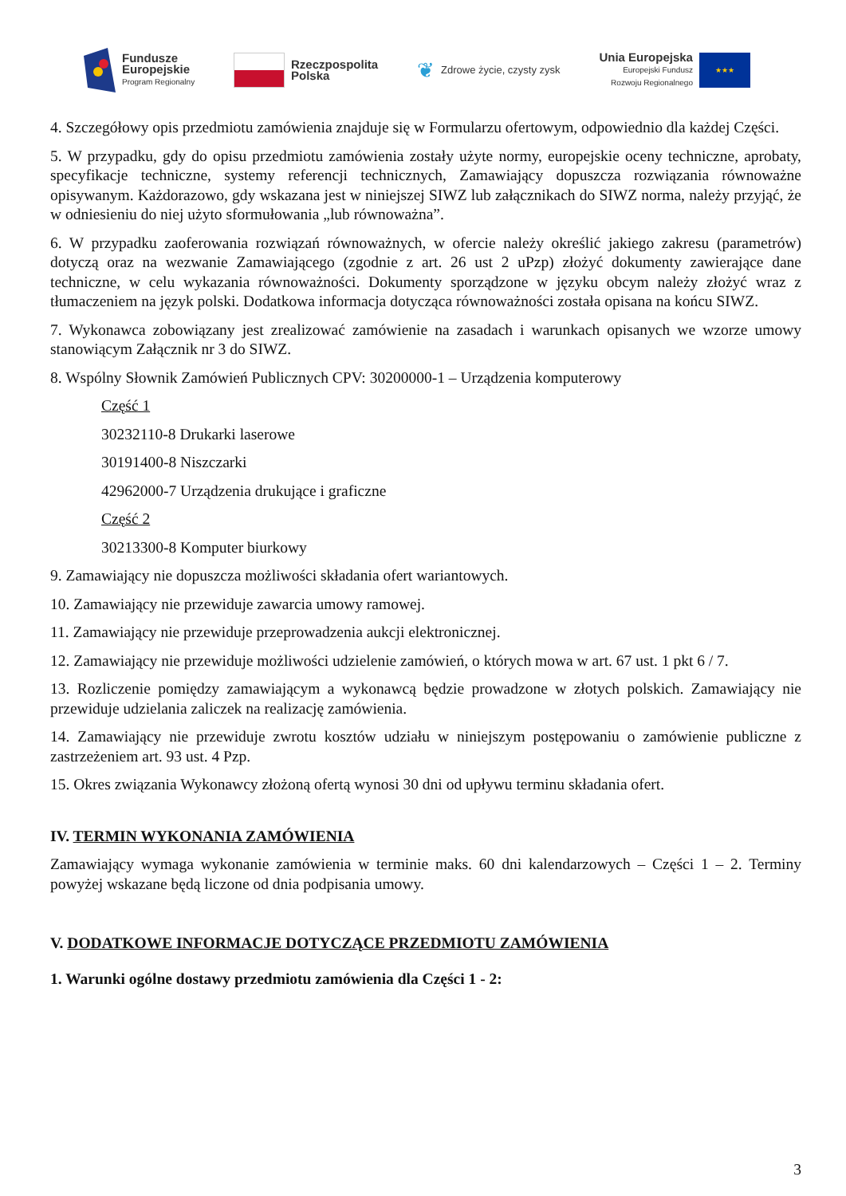Fundusze
Europejskie
Program Regionalny
Rzeczpospolita
Polska
❦ Zdrowe życie, czysty zysk
Unia Europejska
Europejski Fundusz
Rozwoju Regionalnego
★★★
4. Szczegółowy opis przedmiotu zamówienia znajduje się w Formularzu ofertowym, odpowiednio dla każdej Części.
5. W przypadku, gdy do opisu przedmiotu zamówienia zostały użyte normy, europejskie oceny techniczne, aprobaty, specyfikacje techniczne, systemy referencji technicznych, Zamawiający dopuszcza rozwiązania równoważne opisywanym. Każdorazowo, gdy wskazana jest w niniejszej SIWZ lub załącznikach do SIWZ norma, należy przyjąć, że w odniesieniu do niej użyto sformułowania „lub równoważna”.
6. W przypadku zaoferowania rozwiązań równoważnych, w ofercie należy określić jakiego zakresu (parametrów) dotyczą oraz na wezwanie Zamawiającego (zgodnie z art. 26 ust 2 uPzp) złożyć dokumenty zawierające dane techniczne, w celu wykazania równoważności. Dokumenty sporządzone w języku obcym należy złożyć wraz z tłumaczeniem na język polski. Dodatkowa informacja dotycząca równoważności została opisana na końcu SIWZ.
7. Wykonawca zobowiązany jest zrealizować zamówienie na zasadach i warunkach opisanych we wzorze umowy stanowiącym Załącznik nr 3 do SIWZ.
8. Wspólny Słownik Zamówień Publicznych CPV: 30200000-1 – Urządzenia komputerowy
Część 1
30232110-8 Drukarki laserowe
30191400-8 Niszczarki
42962000-7 Urządzenia drukujące i graficzne
Część 2
30213300-8 Komputer biurkowy
9. Zamawiający nie dopuszcza możliwości składania ofert wariantowych.
10. Zamawiający nie przewiduje zawarcia umowy ramowej.
11. Zamawiający nie przewiduje przeprowadzenia aukcji elektronicznej.
12. Zamawiający nie przewiduje możliwości udzielenie zamówień, o których mowa w art. 67 ust. 1 pkt 6 / 7.
13. Rozliczenie pomiędzy zamawiającym a wykonawcą będzie prowadzone w złotych polskich. Zamawiający nie przewiduje udzielania zaliczek na realizację zamówienia.
14. Zamawiający nie przewiduje zwrotu kosztów udziału w niniejszym postępowaniu o zamówienie publiczne z zastrzeżeniem art. 93 ust. 4 Pzp.
15. Okres związania Wykonawcy złożoną ofertą wynosi 30 dni od upływu terminu składania ofert.
IV. TERMIN WYKONANIA ZAMÓWIENIA
Zamawiający wymaga wykonanie zamówienia w terminie maks. 60 dni kalendarzowych – Części 1 – 2. Terminy powyżej wskazane będą liczone od dnia podpisania umowy.
V. DODATKOWE INFORMACJE DOTYCZĄCE PRZEDMIOTU ZAMÓWIENIA
1. Warunki ogólne dostawy przedmiotu zamówienia dla Części 1 - 2:
3